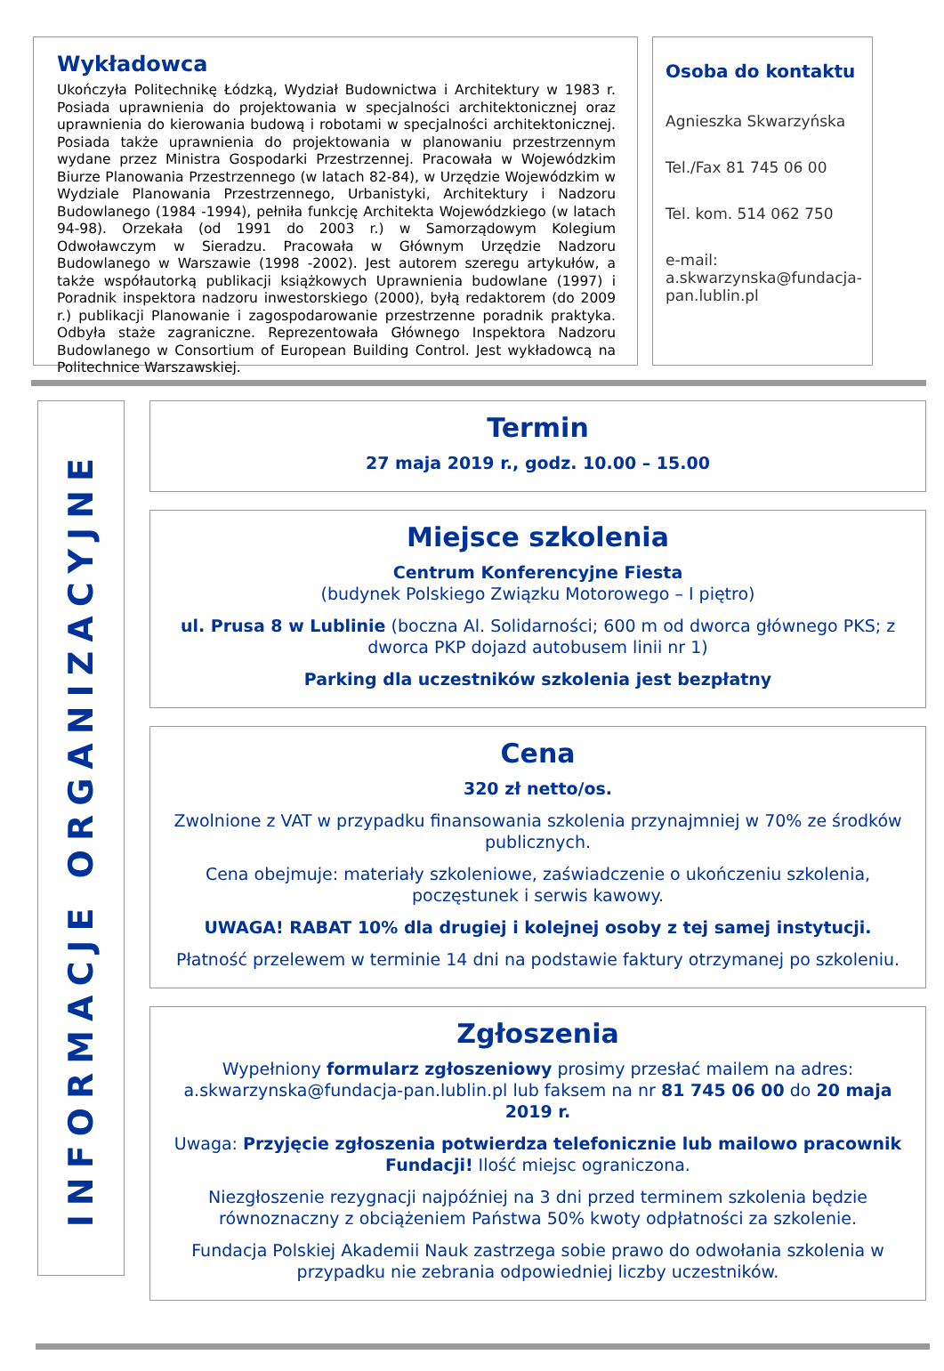Wykładowca
Ukończyła Politechnikę Łódzką, Wydział Budownictwa i Architektury w 1983 r. Posiada uprawnienia do projektowania w specjalności architektonicznej oraz uprawnienia do kierowania budową i robotami w specjalności architektonicznej. Posiada także uprawnienia do projektowania w planowaniu przestrzennym wydane przez Ministra Gospodarki Przestrzennej. Pracowała w Wojewódzkim Biurze Planowania Przestrzennego (w latach 82-84), w Urzędzie Wojewódzkim w Wydziale Planowania Przestrzennego, Urbanistyki, Architektury i Nadzoru Budowlanego (1984 -1994), pełniła funkcję Architekta Wojewódzkiego (w latach 94-98). Orzekała (od 1991 do 2003 r.) w Samorządowym Kolegium Odwoławczym w Sieradzu. Pracowała w Głównym Urzędzie Nadzoru Budowlanego w Warszawie (1998 -2002). Jest autorem szeregu artykułów, a także współautorką publikacji książkowych Uprawnienia budowlane (1997) i Poradnik inspektora nadzoru inwestorskiego (2000), byłą redaktorem (do 2009 r.) publikacji Planowanie i zagospodarowanie przestrzenne poradnik praktyka. Odbyła staże zagraniczne. Reprezentowała Głównego Inspektora Nadzoru Budowlanego w Consortium of European Building Control. Jest wykładowcą na Politechnice Warszawskiej.
Osoba do kontaktu
Agnieszka Skwarzyńska
Tel./Fax 81 745 06 00
Tel. kom. 514 062 750
e-mail:
a.skwarzynska@fundacja-pan.lublin.pl
INFORMACJE ORGANIZACYJNE
Termin
27 maja 2019 r., godz. 10.00 – 15.00
Miejsce szkolenia
Centrum Konferencyjne Fiesta
(budynek Polskiego Związku Motorowego – I piętro)
ul. Prusa 8 w Lublinie (boczna Al. Solidarności; 600 m od dworca głównego PKS; z dworca PKP dojazd autobusem linii nr 1)
Parking dla uczestników szkolenia jest bezpłatny
Cena
320 zł netto/os.
Zwolnione z VAT w przypadku finansowania szkolenia przynajmniej w 70% ze środków publicznych.
Cena obejmuje: materiały szkoleniowe, zaświadczenie o ukończeniu szkolenia, poczęstunek i serwis kawowy.
UWAGA! RABAT 10% dla drugiej i kolejnej osoby z tej samej instytucji.
Płatność przelewem w terminie 14 dni na podstawie faktury otrzymanej po szkoleniu.
Zgłoszenia
Wypełniony formularz zgłoszeniowy prosimy przesłać mailem na adres: a.skwarzynska@fundacja-pan.lublin.pl lub faksem na nr 81 745 06 00 do 20 maja 2019 r.
Uwaga: Przyjęcie zgłoszenia potwierdza telefonicznie lub mailowo pracownik Fundacji! Ilość miejsc ograniczona.
Niezgłoszenie rezygnacji najpóźniej na 3 dni przed terminem szkolenia będzie równoznaczny z obciążeniem Państwa 50% kwoty odpłatności za szkolenie.
Fundacja Polskiej Akademii Nauk zastrzega sobie prawo do odwołania szkolenia w przypadku nie zebrania odpowiedniej liczby uczestników.